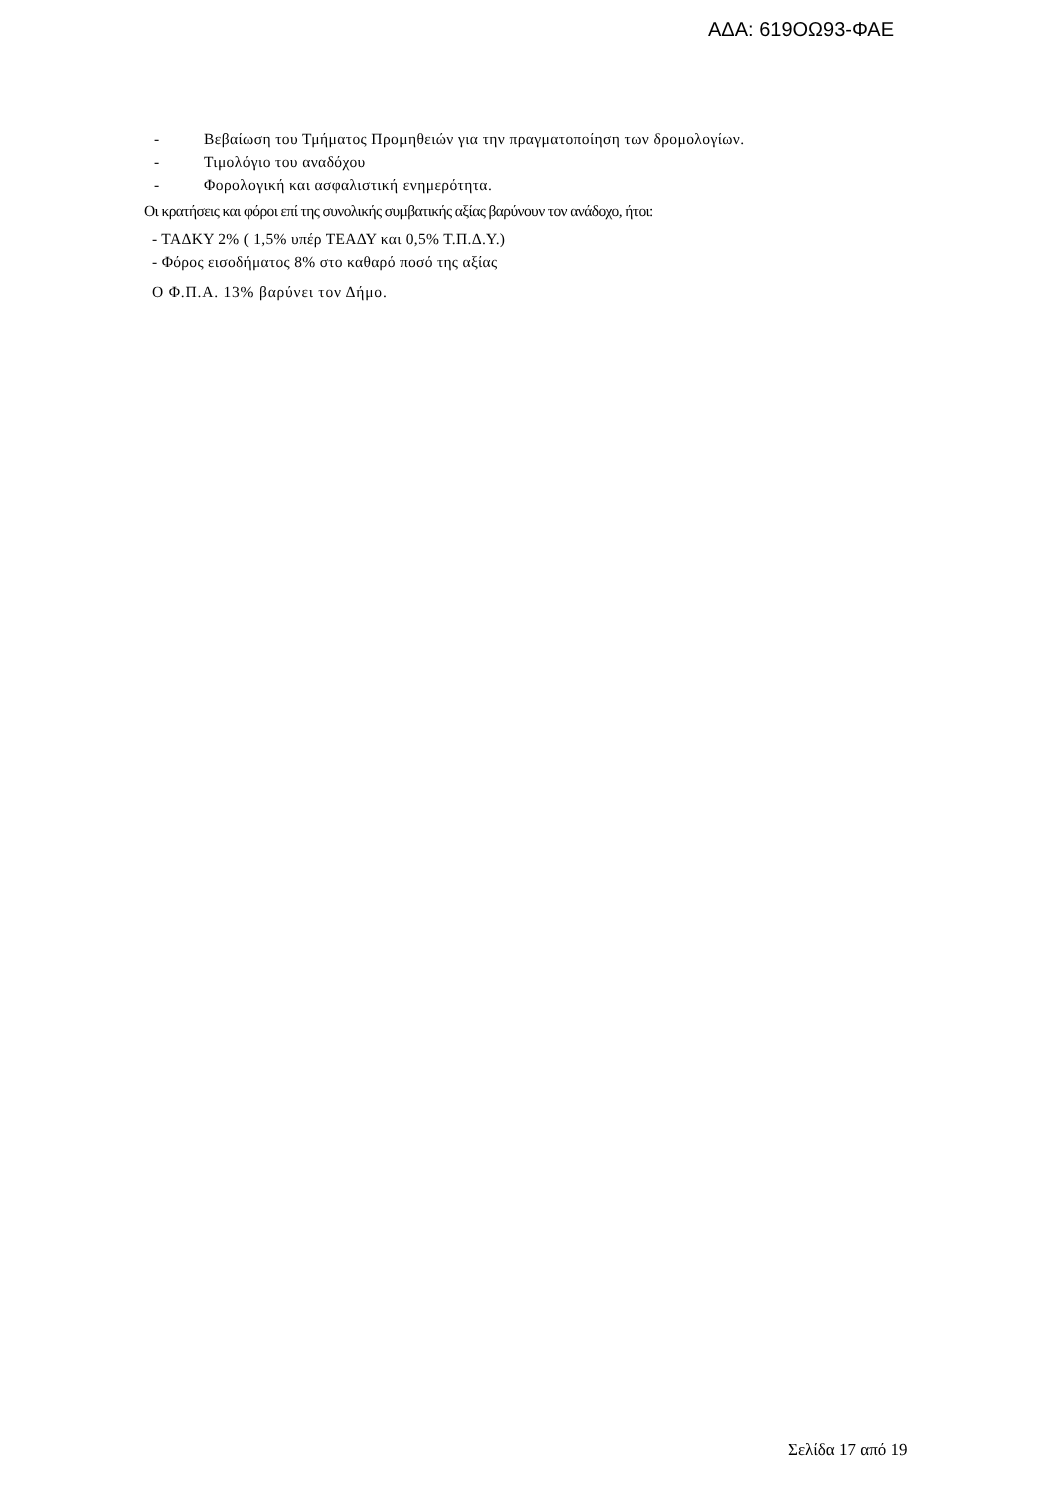ΑΔΑ: 619ΟΩ93-ΦΑΕ
- Βεβαίωση του Τμήματος Προμηθειών για την πραγματοποίηση των δρομολογίων.
- Τιμολόγιο του αναδόχου
- Φορολογική και ασφαλιστική ενημερότητα.
Οι κρατήσεις και φόροι επί της συνολικής συμβατικής αξίας βαρύνουν τον ανάδοχο, ήτοι:
- ΤΑΔΚΥ 2% ( 1,5% υπέρ ΤΕΑΔΥ και 0,5% Τ.Π.Δ.Υ.)
- Φόρος εισοδήματος 8% στο καθαρό ποσό της αξίας
Ο Φ.Π.Α. 13% βαρύνει τον Δήμο.
Σελίδα 17 από 19